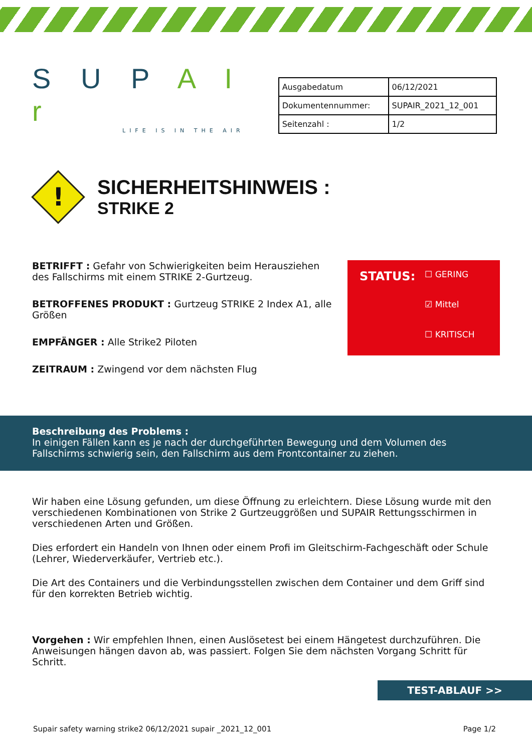S U P A I r
LIFE IS IN THE AIR
| Ausgabedatum | 06/12/2021 |
| Dokumentennummer: | SUPAIR_2021_12_001 |
| Seitenzahl : | 1/2 |
!
SICHERHEITSHINWEIS :
STRIKE 2
BETRIFFT : Gefahr von Schwierigkeiten beim Herausziehen des Fallschirms mit einem STRIKE 2-Gurtzeug.
BETROFFENES PRODUKT : Gurtzeug STRIKE 2 Index A1, alle Größen
EMPFÄNGER : Alle Strike2 Piloten
ZEITRAUM : Zwingend vor dem nächsten Flug
STATUS:
☐ GERING
☑ Mittel
☐ KRITISCH
Beschreibung des Problems :
In einigen Fällen kann es je nach der durchgeführten Bewegung und dem Volumen des Fallschirms schwierig sein, den Fallschirm aus dem Frontcontainer zu ziehen.
Wir haben eine Lösung gefunden, um diese Öffnung zu erleichtern. Diese Lösung wurde mit den verschiedenen Kombinationen von Strike 2 Gurtzeuggrößen und SUPAIR Rettungsschirmen in verschiedenen Arten und Größen.
Dies erfordert ein Handeln von Ihnen oder einem Profi im Gleitschirm-Fachgeschäft oder Schule (Lehrer, Wiederverkäufer, Vertrieb etc.).
Die Art des Containers und die Verbindungsstellen zwischen dem Container und dem Griff sind für den korrekten Betrieb wichtig.
Vorgehen : Wir empfehlen Ihnen, einen Auslösetest bei einem Hängetest durchzuführen. Die Anweisungen hängen davon ab, was passiert. Folgen Sie dem nächsten Vorgang Schritt für Schritt.
TEST-ABLAUF >>
Supair safety warning strike2 06/12/2021 supair _2021_12_001 Page 1/2